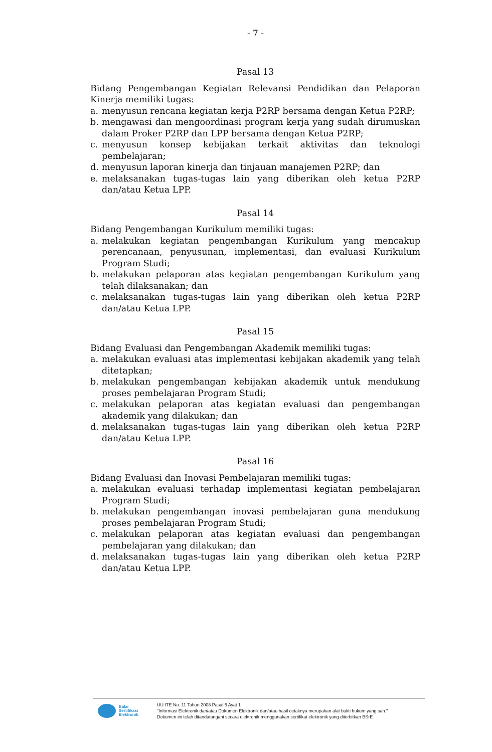- 7 -
Pasal 13
Bidang Pengembangan Kegiatan Relevansi Pendidikan dan Pelaporan Kinerja memiliki tugas:
a. menyusun rencana kegiatan kerja P2RP bersama dengan Ketua P2RP;
b. mengawasi dan mengoordinasi program kerja yang sudah dirumuskan dalam Proker P2RP dan LPP bersama dengan Ketua P2RP;
c. menyusun konsep kebijakan terkait aktivitas dan teknologi pembelajaran;
d. menyusun laporan kinerja dan tinjauan manajemen P2RP; dan
e. melaksanakan tugas-tugas lain yang diberikan oleh ketua P2RP dan/atau Ketua LPP.
Pasal 14
Bidang Pengembangan Kurikulum memiliki tugas:
a. melakukan kegiatan pengembangan Kurikulum yang mencakup perencanaan, penyusunan, implementasi, dan evaluasi Kurikulum Program Studi;
b. melakukan pelaporan atas kegiatan pengembangan Kurikulum yang telah dilaksanakan; dan
c. melaksanakan tugas-tugas lain yang diberikan oleh ketua P2RP dan/atau Ketua LPP.
Pasal 15
Bidang Evaluasi dan Pengembangan Akademik memiliki tugas:
a. melakukan evaluasi atas implementasi kebijakan akademik yang telah ditetapkan;
b. melakukan pengembangan kebijakan akademik untuk mendukung proses pembelajaran Program Studi;
c. melakukan pelaporan atas kegiatan evaluasi dan pengembangan akademik yang dilakukan; dan
d. melaksanakan tugas-tugas lain yang diberikan oleh ketua P2RP dan/atau Ketua LPP.
Pasal 16
Bidang Evaluasi dan Inovasi Pembelajaran memiliki tugas:
a. melakukan evaluasi terhadap implementasi kegiatan pembelajaran Program Studi;
b. melakukan pengembangan inovasi pembelajaran guna mendukung proses pembelajaran Program Studi;
c. melakukan pelaporan atas kegiatan evaluasi dan pengembangan pembelajaran yang dilakukan; dan
d. melaksanakan tugas-tugas lain yang diberikan oleh ketua P2RP dan/atau Ketua LPP.
Balai
Sertifikasi
Elektronik
UU ITE No. 11 Tahun 2008 Pasal 5 Ayat 1
"Informasi Elektronik dan/atau Dokumen Elektronik dan/atau hasil cetaknya merupakan alat bukti hukum yang sah."
Dokumen ini telah ditandatangani secara elektronik menggunakan sertifikat elektronik yang diterbitkan BSrE